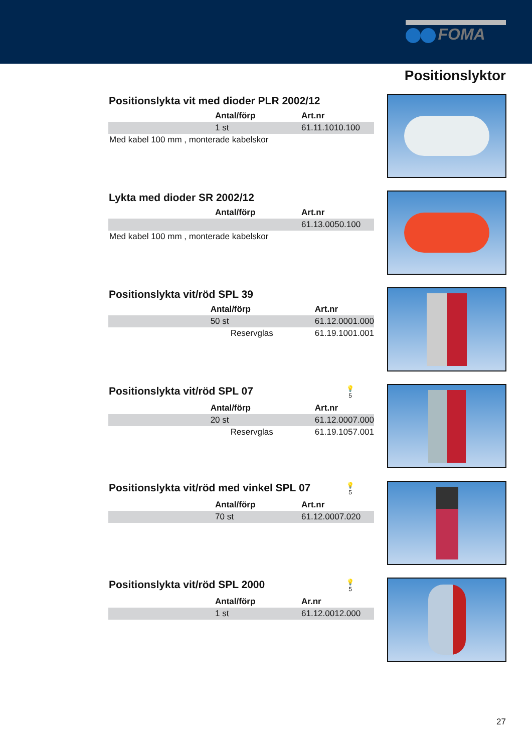FOMA
Positionslyktor
Positionslykta vit med dioder PLR 2002/12
| | Antal/förp | Art.nr |
| | 1 st | 61.11.1010.100 |
Med kabel 100 mm , monterade kabelskor
Lykta med dioder SR 2002/12
| | Antal/förp | Art.nr |
| | | 61.13.0050.100 |
Med kabel 100 mm , monterade kabelskor
Positionslykta vit/röd SPL 39
| | Antal/förp | Art.nr |
| | 50 st | 61.12.0001.000 |
| | Reservglas | 61.19.1001.001 |
Positionslykta vit/röd SPL 07 💡
5
| | Antal/förp | Art.nr |
| | 20 st | 61.12.0007.000 |
| | Reservglas | 61.19.1057.001 |
Positionslykta vit/röd med vinkel SPL 07 💡
5
| | Antal/förp | Art.nr |
| | 70 st | 61.12.0007.020 |
Positionslykta vit/röd SPL 2000 💡
5
| | Antal/förp | Ar.nr |
| | 1 st | 61.12.0012.000 |
27